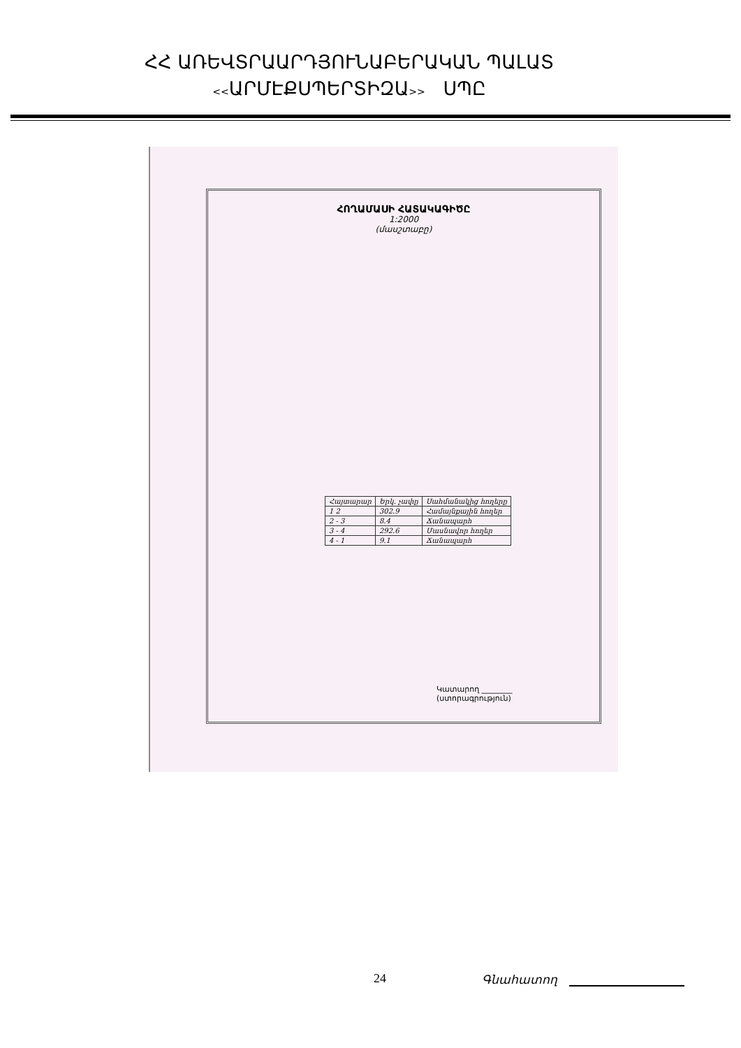ՀՀ ԱՌԵՎՏՐԱԱՐԴՅՈՒՆԱԲԵՐԱԿԱՆ ՊԱԼԱՏ
<<ԱՐՄԷՔՍՊԵՐՏԻԶԱ>> ՍՊԸ
ՀՈՂԱՄԱՍԻ ՀԱՏԱԿԱԳԻԾԸ
1:2000
(մասշտաբը)
| Հայտարար | Երկ. չափը | Սահմանակից հողերը |
| --- | --- | --- |
| 1 2 | 302.9 | Համայնքային հողեր |
| 2 - 3 | 8.4 | Ճանապարհ |
| 3 - 4 | 292.6 | Մասնավոր հողեր |
| 4 - 1 | 9.1 | Ճանապարհ |
Կատարող ________
(ստորագրություն)
24 Գնահատող